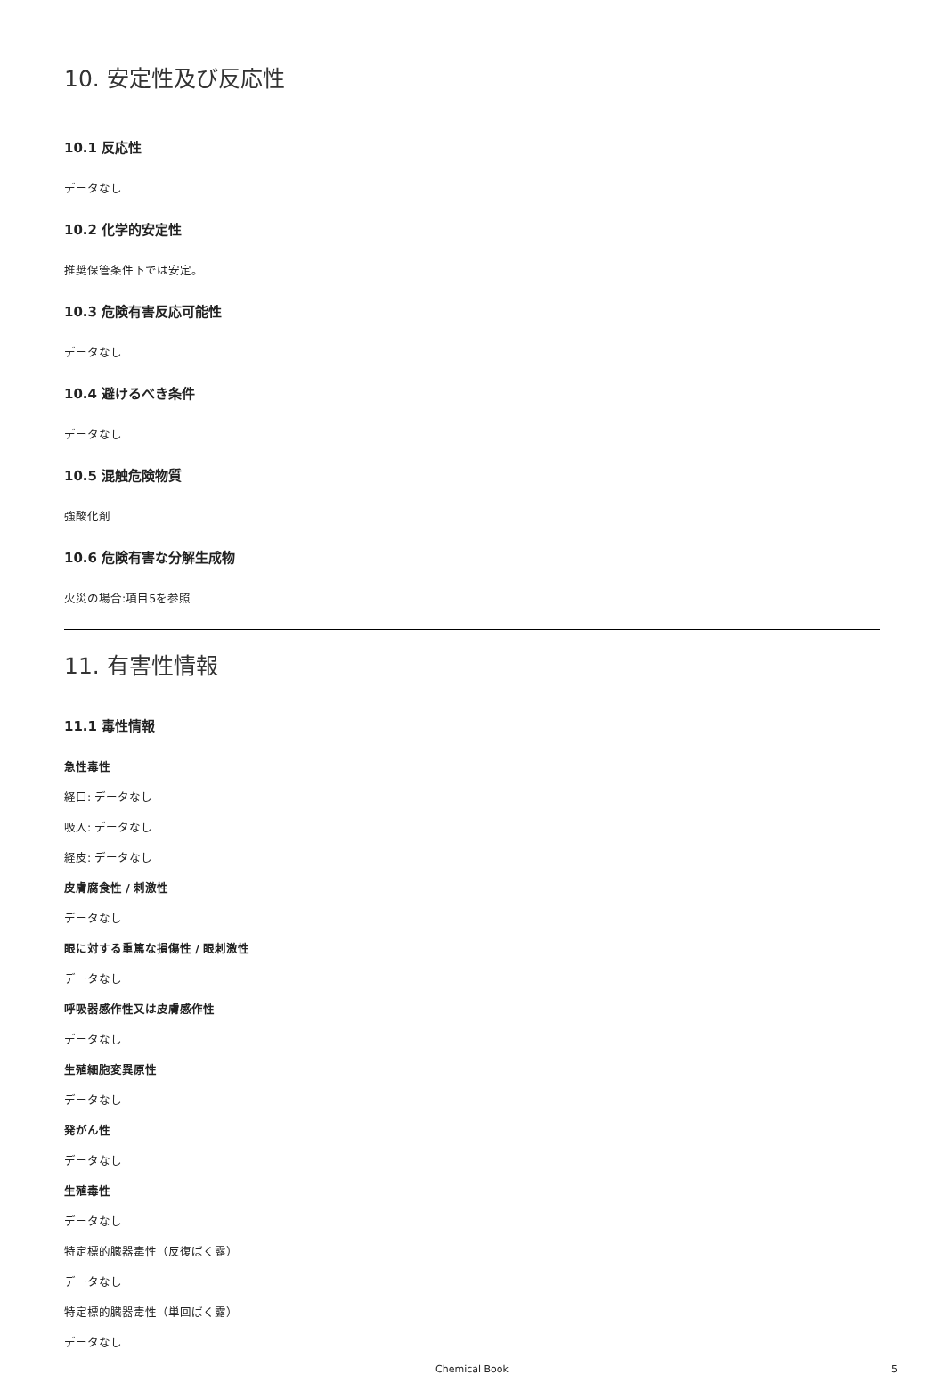10. 安定性及び反応性
10.1 反応性
データなし
10.2 化学的安定性
推奨保管条件下では安定。
10.3 危険有害反応可能性
データなし
10.4 避けるべき条件
データなし
10.5 混触危険物質
強酸化剤
10.6 危険有害な分解生成物
火災の場合:項目5を参照
11. 有害性情報
11.1 毒性情報
急性毒性
経口: データなし
吸入: データなし
経皮: データなし
皮膚腐食性 / 刺激性
データなし
眼に対する重篤な損傷性 / 眼刺激性
データなし
呼吸器感作性又は皮膚感作性
データなし
生殖細胞変異原性
データなし
発がん性
データなし
生殖毒性
データなし
特定標的臓器毒性（反復ばく露）
データなし
特定標的臓器毒性（単回ばく露）
データなし
Chemical Book
5